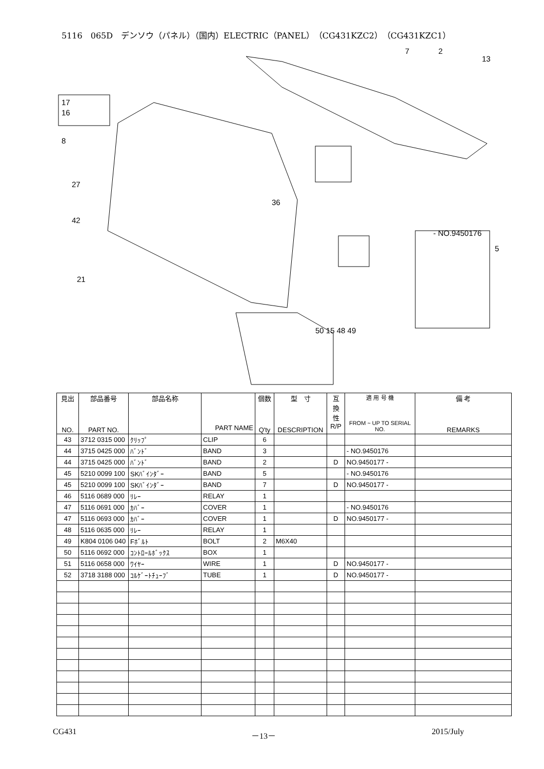5116　065D　デンソウ（パネル）（国内）ELECTRIC（PANEL）（CG431KZC2）（CG431KZC1）
7
2
13
17
16
8
27
42
21
36
- NO.9450176
50 15 48 49
5
| 見出 NO. | 部品番号 PART NO. | 部品名称 | PART NAME | 個数 Q'ty | 型 寸 DESCRIPTION | 互 換 性 R/P | 適 用 号 機 FROM ~ UP TO SERIAL NO. | 備 考 REMARKS |
| --- | --- | --- | --- | --- | --- | --- | --- | --- |
| 43 | 3712 0315 000 | ｸﾘｯﾌﾟ | CLIP | 6 | | | | |
| 44 | 3715 0425 000 | ﾊﾞﾝﾄﾞ | BAND | 3 | | | - NO.9450176 | |
| 44 | 3715 0425 000 | ﾊﾞﾝﾄﾞ | BAND | 2 | | D | NO.9450177 - | |
| 45 | 5210 0099 100 | SKﾊﾞｲﾝﾀﾞｰ | BAND | 5 | | | - NO.9450176 | |
| 45 | 5210 0099 100 | SKﾊﾞｲﾝﾀﾞｰ | BAND | 7 | | D | NO.9450177 - | |
| 46 | 5116 0689 000 | ﾘﾚｰ | RELAY | 1 | | | | |
| 47 | 5116 0691 000 | ｶﾊﾞｰ | COVER | 1 | | | - NO.9450176 | |
| 47 | 5116 0693 000 | ｶﾊﾞｰ | COVER | 1 | | D | NO.9450177 - | |
| 48 | 5116 0635 000 | ﾘﾚｰ | RELAY | 1 | | | | |
| 49 | K804 0106 040 | Fﾎﾞﾙﾄ | BOLT | 2 | M6X40 | | | |
| 50 | 5116 0692 000 | ｺﾝﾄﾛｰﾙﾎﾞｯｸｽ | BOX | 1 | | | | |
| 51 | 5116 0658 000 | ﾜｲﾔｰ | WIRE | 1 | | D | NO.9450177 - | |
| 52 | 3718 3188 000 | ｺﾙｹﾞｰﾄﾁｭｰﾌﾞ | TUBE | 1 | | D | NO.9450177 - | |
CG431 －13－ 2015/July